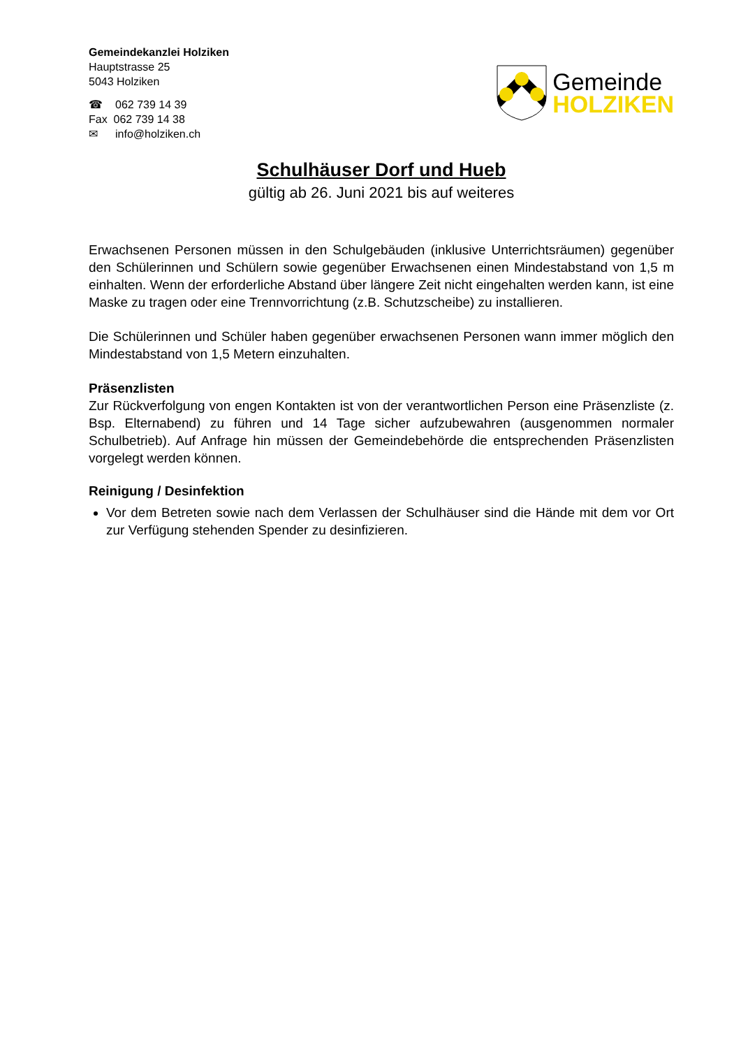Gemeindekanzlei Holziken
Hauptstrasse 25
5043 Holziken
☎ 062 739 14 39
Fax 062 739 14 38
✉ info@holziken.ch
Gemeinde
HOLZIKEN
Schulhäuser Dorf und Hueb
gültig ab 26. Juni 2021 bis auf weiteres
Erwachsenen Personen müssen in den Schulgebäuden (inklusive Unterrichtsräumen) gegenüber den Schülerinnen und Schülern sowie gegenüber Erwachsenen einen Mindestabstand von 1,5 m einhalten. Wenn der erforderliche Abstand über längere Zeit nicht eingehalten werden kann, ist eine Maske zu tragen oder eine Trennvorrichtung (z.B. Schutzscheibe) zu installieren.
Die Schülerinnen und Schüler haben gegenüber erwachsenen Personen wann immer möglich den Mindestabstand von 1,5 Metern einzuhalten.
Präsenzlisten
Zur Rückverfolgung von engen Kontakten ist von der verantwortlichen Person eine Präsenzliste (z. Bsp. Elternabend) zu führen und 14 Tage sicher aufzubewahren (ausgenommen normaler Schulbetrieb). Auf Anfrage hin müssen der Gemeindebehörde die entsprechenden Präsenzlisten vorgelegt werden können.
Reinigung / Desinfektion
Vor dem Betreten sowie nach dem Verlassen der Schulhäuser sind die Hände mit dem vor Ort zur Verfügung stehenden Spender zu desinfizieren.